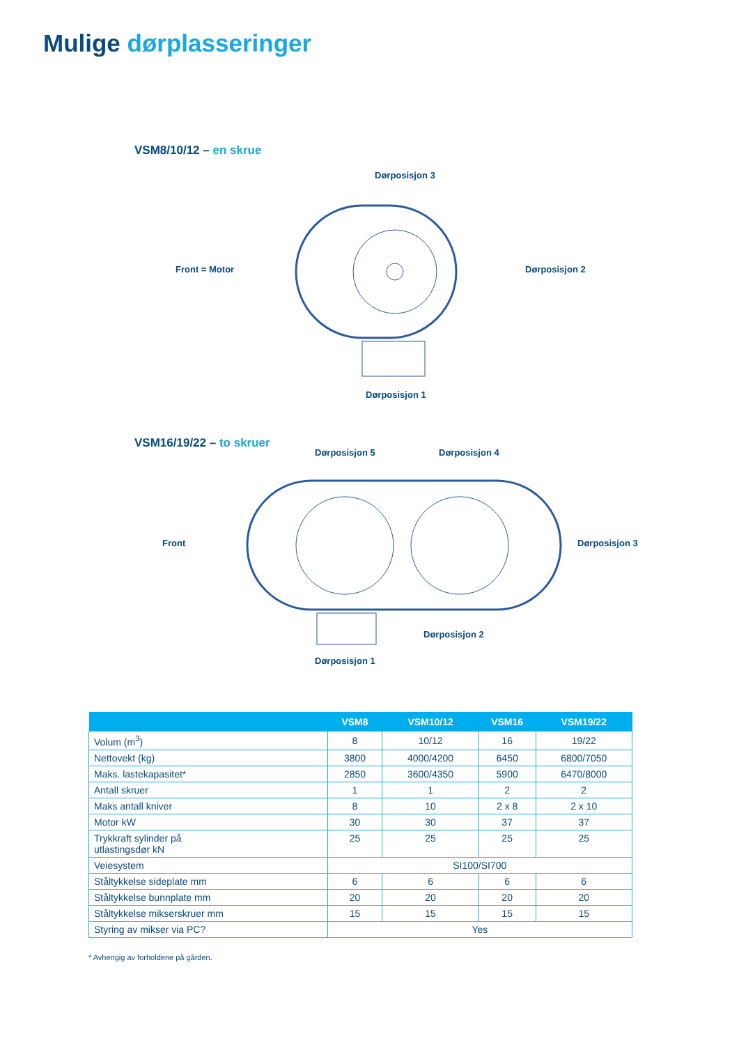Mulige dørplasseringer
VSM8/10/12 – en skrue
Dørposisjon 3
Front = Motor Dørposisjon 2
Dørposisjon 1
VSM16/19/22 – to skruer
Dørposisjon 5 Dørposisjon 4
Front Dørposisjon 3
Dørposisjon 2
Dørposisjon 1
| | VSM8 | VSM10/12 | VSM16 | VSM19/22 |
| --- | --- | --- | --- | --- |
| Volum (m<sup>3</sup>) | 8 | 10/12 | 16 | 19/22 |
| Nettovekt (kg) | 3800 | 4000/4200 | 6450 | 6800/7050 |
| Maks. lastekapasitet* | 2850 | 3600/4350 | 5900 | 6470/8000 |
| Antall skruer | 1 | 1 | 2 | 2 |
| Maks antall kniver | 8 | 10 | 2 x 8 | 2 x 10 |
| Motor kW | 30 | 30 | 37 | 37 |
| Trykkraft sylinder på utlastingsdør kN | 25 | 25 | 25 | 25 |
| Veiesystem | SI100/SI700 | | | |
| Ståltykkelse sideplate mm | 6 | 6 | 6 | 6 |
| Ståltykkelse bunnplate mm | 20 | 20 | 20 | 20 |
| Ståltykkelse mikserskruer mm | 15 | 15 | 15 | 15 |
| Styring av mikser via PC? | Yes | | | |
* Avhengig av forholdene på gården.